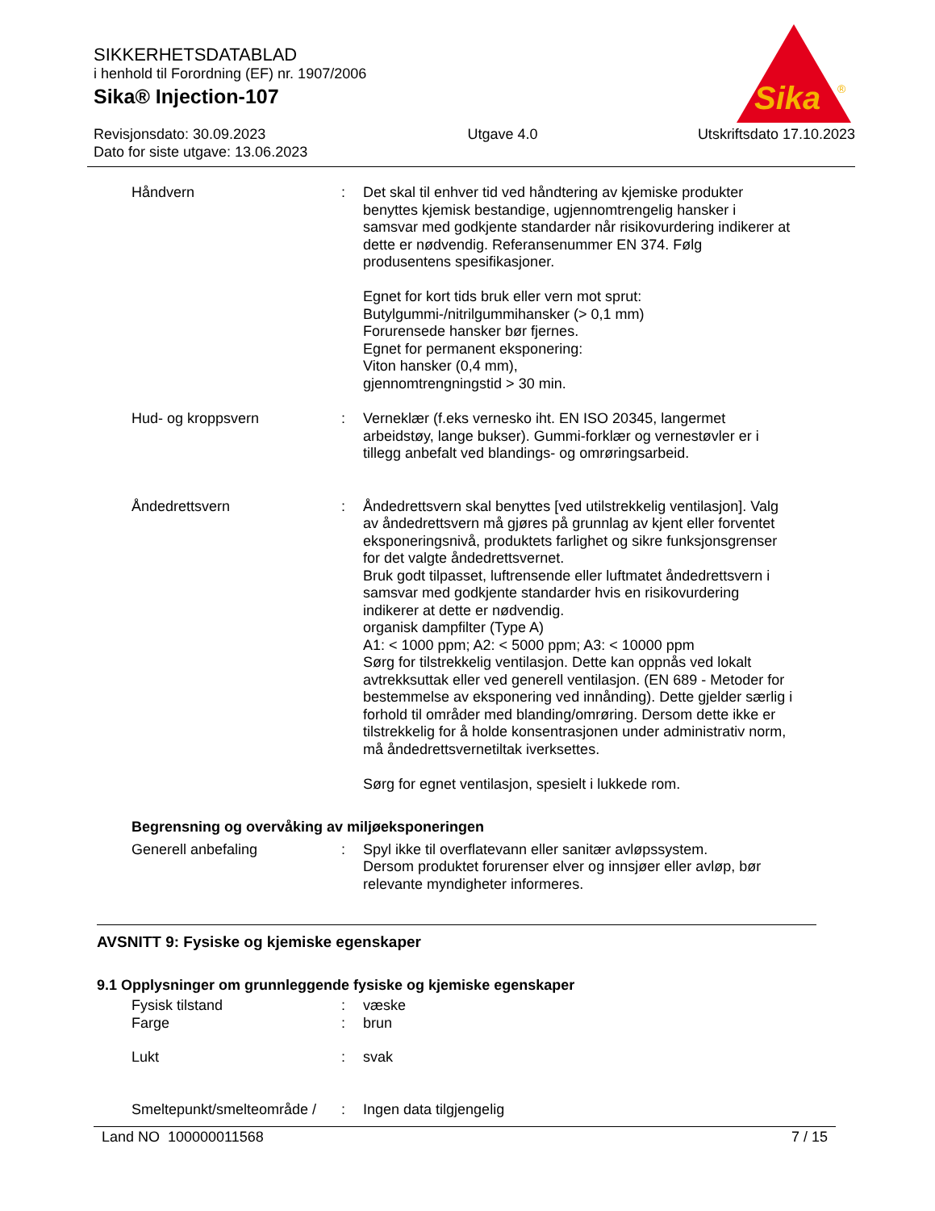SIKKERHETSDATABLAD
i henhold til Forordning (EF) nr. 1907/2006
Sika® Injection-107
Sika
®
Revisjonsdato: 30.09.2023
Dato for siste utgave: 13.06.2023 Utgave 4.0 Utskriftsdato 17.10.2023
Håndvern : Det skal til enhver tid ved håndtering av kjemiske produkter benyttes kjemisk bestandige, ugjennomtrengelig hansker i samsvar med godkjente standarder når risikovurdering indike­rer at dette er nødvendig. Referansenummer EN 374. Følg produsentens spesifikasjoner.
Egnet for kort tids bruk eller vern mot sprut:
Butylgummi-/nitrilgummihansker (> 0,1 mm)
Forurensede hansker bør fjernes.
Egnet for permanent eksponering:
Viton hansker (0,4 mm),
gjennomtrengningstid > 30 min.
Hud- og kroppsvern : Verneklær (f.eks vernesko iht. EN ISO 20345, langermet arbeidstøy, lange bukser). Gummi-forklær og vernestøvler er i tillegg anbefalt ved blandings- og omrøringsarbeid.
Åndedrettsvern : Åndedrettsvern skal benyttes [ved utilstrekkelig ventilasjon]. Valg av åndedrettsvern må gjøres på grunnlag av kjent eller forventet eksponeringsnivå, produktets farlighet og sikre funk­sjonsgrenser for det valgte åndedrettsvernet.
Bruk godt tilpasset, luftrensende eller luftmatet åndedrettsvern i samsvar med godkjente standarder hvis en risikovurdering indikerer at dette er nødvendig.
organisk dampfilter (Type A)
A1: < 1000 ppm; A2: < 5000 ppm; A3: < 10000 ppm
Sørg for tilstrekkelig ventilasjon. Dette kan oppnås ved lokalt avtrekksuttak eller ved generell ventilasjon. (EN 689 - Metoder for bestemmelse av eksponering ved innånding). Dette gjelder særlig i forhold til områder med blanding/omrøring. Dersom dette ikke er tilstrekkelig for å holde konsentrasjonen under administrativ norm, må åndedrettsvernetiltak iverksettes.
Sørg for egnet ventilasjon, spesielt i lukkede rom.
Begrensning og overvåking av miljøeksponeringen
Generell anbefaling : Spyl ikke til overflatevann eller sanitær avløpssystem.
Dersom produktet forurenser elver og innsjøer eller avløp, bør relevante myndigheter informeres.
AVSNITT 9: Fysiske og kjemiske egenskaper
9.1 Opplysninger om grunnleggende fysiske og kjemiske egenskaper
Fysisk tilstand : væske
Farge : brun
Lukt : svak
Smeltepunkt/smelteområde /
: Ingen data tilgjengelig
Land NO 100000011568 7 / 15